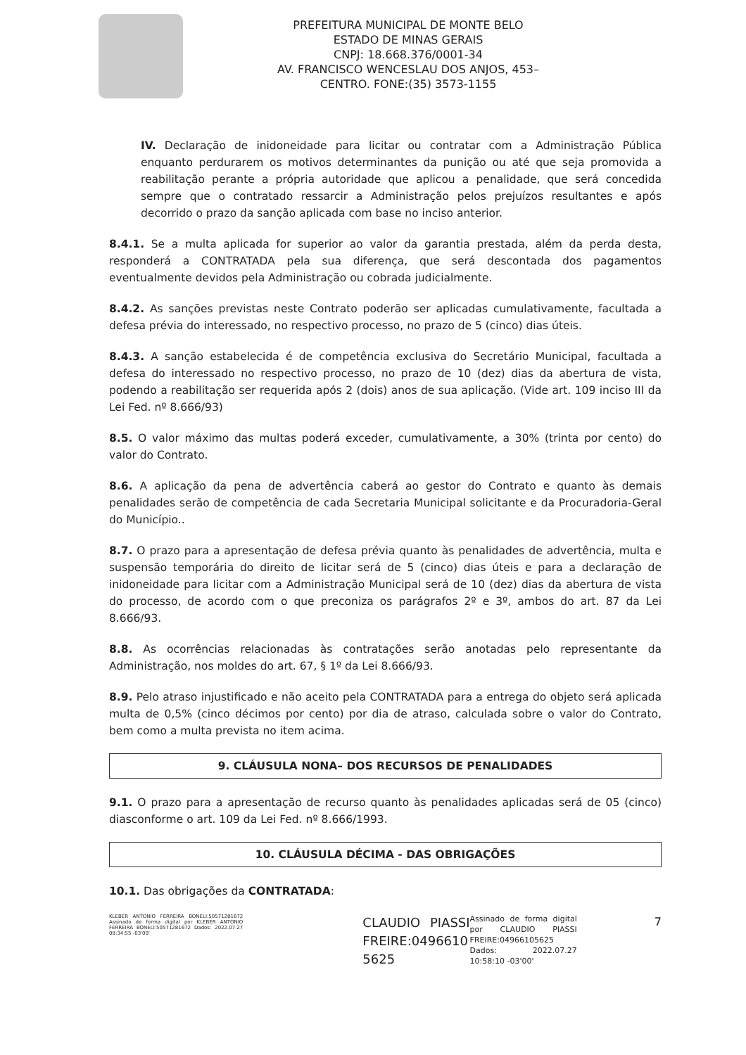PREFEITURA MUNICIPAL DE MONTE BELO
ESTADO DE MINAS GERAIS
CNPJ: 18.668.376/0001-34
AV. FRANCISCO WENCESLAU DOS ANJOS, 453–
CENTRO. FONE:(35) 3573-1155
IV. Declaração de inidoneidade para licitar ou contratar com a Administração Pública enquanto perdurarem os motivos determinantes da punição ou até que seja promovida a reabilitação perante a própria autoridade que aplicou a penalidade, que será concedida sempre que o contratado ressarcir a Administração pelos prejuízos resultantes e após decorrido o prazo da sanção aplicada com base no inciso anterior.
8.4.1. Se a multa aplicada for superior ao valor da garantia prestada, além da perda desta, responderá a CONTRATADA pela sua diferença, que será descontada dos pagamentos eventualmente devidos pela Administração ou cobrada judicialmente.
8.4.2. As sanções previstas neste Contrato poderão ser aplicadas cumulativamente, facultada a defesa prévia do interessado, no respectivo processo, no prazo de 5 (cinco) dias úteis.
8.4.3. A sanção estabelecida é de competência exclusiva do Secretário Municipal, facultada a defesa do interessado no respectivo processo, no prazo de 10 (dez) dias da abertura de vista, podendo a reabilitação ser requerida após 2 (dois) anos de sua aplicação. (Vide art. 109 inciso III da Lei Fed. nº 8.666/93)
8.5. O valor máximo das multas poderá exceder, cumulativamente, a 30% (trinta por cento) do valor do Contrato.
8.6. A aplicação da pena de advertência caberá ao gestor do Contrato e quanto às demais penalidades serão de competência de cada Secretaria Municipal solicitante e da Procuradoria-Geral do Município..
8.7. O prazo para a apresentação de defesa prévia quanto às penalidades de advertência, multa e suspensão temporária do direito de licitar será de 5 (cinco) dias úteis e para a declaração de inidoneidade para licitar com a Administração Municipal será de 10 (dez) dias da abertura de vista do processo, de acordo com o que preconiza os parágrafos 2º e 3º, ambos do art. 87 da Lei 8.666/93.
8.8. As ocorrências relacionadas às contratações serão anotadas pelo representante da Administração, nos moldes do art. 67, § 1º da Lei 8.666/93.
8.9. Pelo atraso injustificado e não aceito pela CONTRATADA para a entrega do objeto será aplicada multa de 0,5% (cinco décimos por cento) por dia de atraso, calculada sobre o valor do Contrato, bem como a multa prevista no item acima.
9. CLÁUSULA NONA– DOS RECURSOS DE PENALIDADES
9.1. O prazo para a apresentação de recurso quanto às penalidades aplicadas será de 05 (cinco) diasconforme o art. 109 da Lei Fed. nº 8.666/1993.
10. CLÁUSULA DÉCIMA - DAS OBRIGAÇÕES
10.1. Das obrigações da CONTRATADA:
KLEBER ANTONIO FERREIRA BONELI:50571281672 Assinado de forma digital por KLEBER ANTONIO FERREIRA BONELI:50571281672 Dados: 2022.07.27 08:34:55 -03'00'
CLAUDIO PIASSI FREIRE:0496610 5625
Assinado de forma digital por CLAUDIO PIASSI FREIRE:04966105625 Dados: 2022.07.27 10:58:10 -03'00'
7